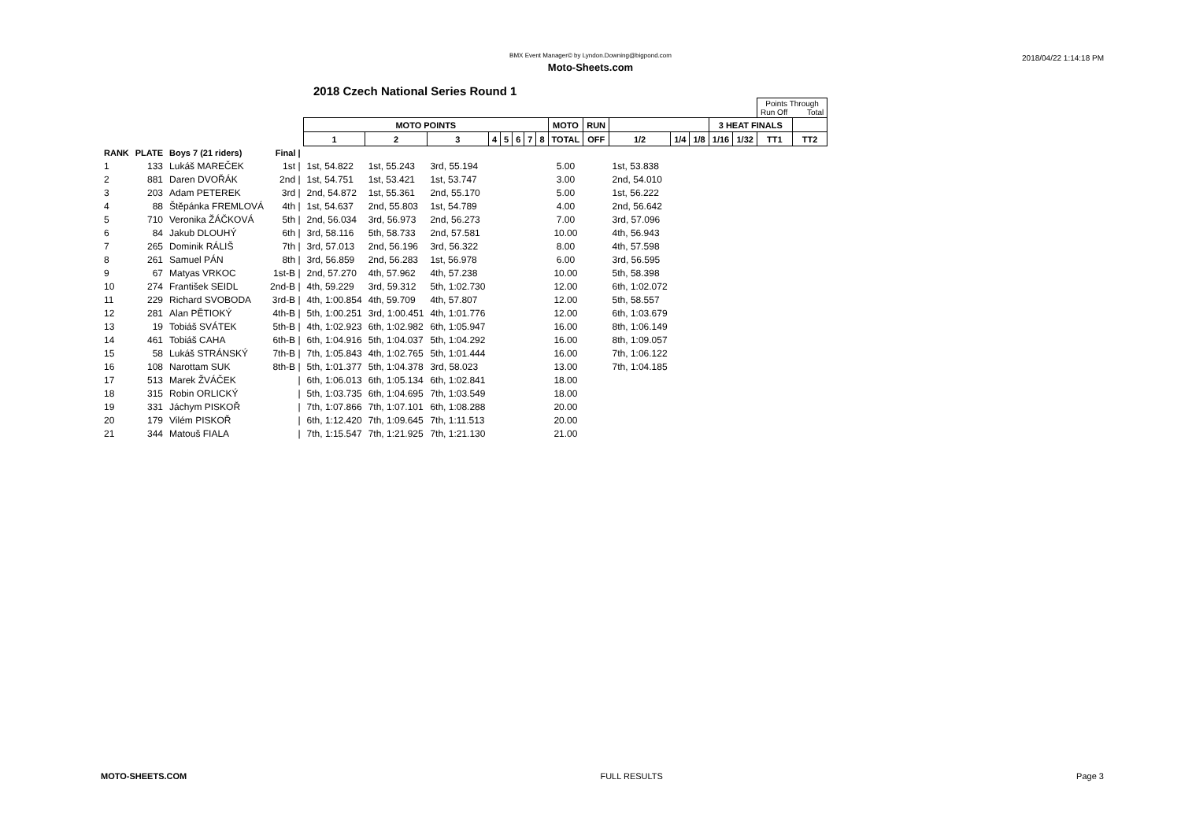BMX Event Manager© by Lyndon.Downing@bigpond.com
Moto-Sheets.com
2018/04/22 1:14:18 PM
2018 Czech National Series Round 1
| | | | | | | | | | | | | | | | | | | | Points Through Run Off Total | |
| | | | | MOTO POINTS | | | | | | | | MOTO | RUN | | | | 3 HEAT FINALS | | | |
| | | | | 1 | 2 | 3 | 4 | 5 | 6 | 7 | 8 | TOTAL | OFF | 1/2 | 1/4 | 1/8 | 1/16 | 1/32 | TT1 | TT2 |
| RANK | PLATE | Boys 7 (21 riders) | Final / | | | | | | | | | | | | | | | | | |
| 1 | 133 | Lukáš MAREČEK | 1st / | 1st, 54.822 | 1st, 55.243 | 3rd, 55.194 | | | | | | 5.00 | | 1st, 53.838 | | | | | | |
| 2 | 881 | Daren DVOŘÁK | 2nd / | 1st, 54.751 | 1st, 53.421 | 1st, 53.747 | | | | | | 3.00 | | 2nd, 54.010 | | | | | | |
| 3 | 203 | Adam PETEREK | 3rd / | 2nd, 54.872 | 1st, 55.361 | 2nd, 55.170 | | | | | | 5.00 | | 1st, 56.222 | | | | | | |
| 4 | 88 | Štěpánka FREMLOVÁ | 4th / | 1st, 54.637 | 2nd, 55.803 | 1st, 54.789 | | | | | | 4.00 | | 2nd, 56.642 | | | | | | |
| 5 | 710 | Veronika ŽÁČKOVÁ | 5th / | 2nd, 56.034 | 3rd, 56.973 | 2nd, 56.273 | | | | | | 7.00 | | 3rd, 57.096 | | | | | | |
| 6 | 84 | Jakub DLOUHÝ | 6th / | 3rd, 58.116 | 5th, 58.733 | 2nd, 57.581 | | | | | | 10.00 | | 4th, 56.943 | | | | | | |
| 7 | 265 | Dominik RÁLIŠ | 7th / | 3rd, 57.013 | 2nd, 56.196 | 3rd, 56.322 | | | | | | 8.00 | | 4th, 57.598 | | | | | | |
| 8 | 261 | Samuel PÁN | 8th / | 3rd, 56.859 | 2nd, 56.283 | 1st, 56.978 | | | | | | 6.00 | | 3rd, 56.595 | | | | | | |
| 9 | 67 | Matyas VRKOC | 1st-B / | 2nd, 57.270 | 4th, 57.962 | 4th, 57.238 | | | | | | 10.00 | | 5th, 58.398 | | | | | | |
| 10 | 274 | František SEIDL | 2nd-B / | 4th, 59.229 | 3rd, 59.312 | 5th, 1:02.730 | | | | | | 12.00 | | 6th, 1:02.072 | | | | | | |
| 11 | 229 | Richard SVOBODA | 3rd-B / | 4th, 1:00.854 | 4th, 59.709 | 4th, 57.807 | | | | | | 12.00 | | 5th, 58.557 | | | | | | |
| 12 | 281 | Alan PĚTIOKÝ | 4th-B / | 5th, 1:00.251 | 3rd, 1:00.451 | 4th, 1:01.776 | | | | | | 12.00 | | 6th, 1:03.679 | | | | | | |
| 13 | 19 | Tobiáš SVÁTEK | 5th-B / | 4th, 1:02.923 | 6th, 1:02.982 | 6th, 1:05.947 | | | | | | 16.00 | | 8th, 1:06.149 | | | | | | |
| 14 | 461 | Tobiáš CAHA | 6th-B / | 6th, 1:04.916 | 5th, 1:04.037 | 5th, 1:04.292 | | | | | | 16.00 | | 8th, 1:09.057 | | | | | | |
| 15 | 58 | Lukáš STRÁNSKÝ | 7th-B / | 7th, 1:05.843 | 4th, 1:02.765 | 5th, 1:01.444 | | | | | | 16.00 | | 7th, 1:06.122 | | | | | | |
| 16 | 108 | Narottam SUK | 8th-B / | 5th, 1:01.377 | 5th, 1:04.378 | 3rd, 58.023 | | | | | | 13.00 | | 7th, 1:04.185 | | | | | | |
| 17 | 513 | Marek ŽVÁČEK | / | 6th, 1:06.013 | 6th, 1:05.134 | 6th, 1:02.841 | | | | | | 18.00 | | | | | | | | |
| 18 | 315 | Robin ORLICKÝ | / | 5th, 1:03.735 | 6th, 1:04.695 | 7th, 1:03.549 | | | | | | 18.00 | | | | | | | | |
| 19 | 331 | Jáchym PISKOŘ | / | 7th, 1:07.866 | 7th, 1:07.101 | 6th, 1:08.288 | | | | | | 20.00 | | | | | | | | |
| 20 | 179 | Vilém PISKOŘ | / | 6th, 1:12.420 | 7th, 1:09.645 | 7th, 1:11.513 | | | | | | 20.00 | | | | | | | | |
| 21 | 344 | Matouš FIALA | / | 7th, 1:15.547 | 7th, 1:21.925 | 7th, 1:21.130 | | | | | | 21.00 | | | | | | | | |
MOTO-SHEETS.COM FULL RESULTS Page 3